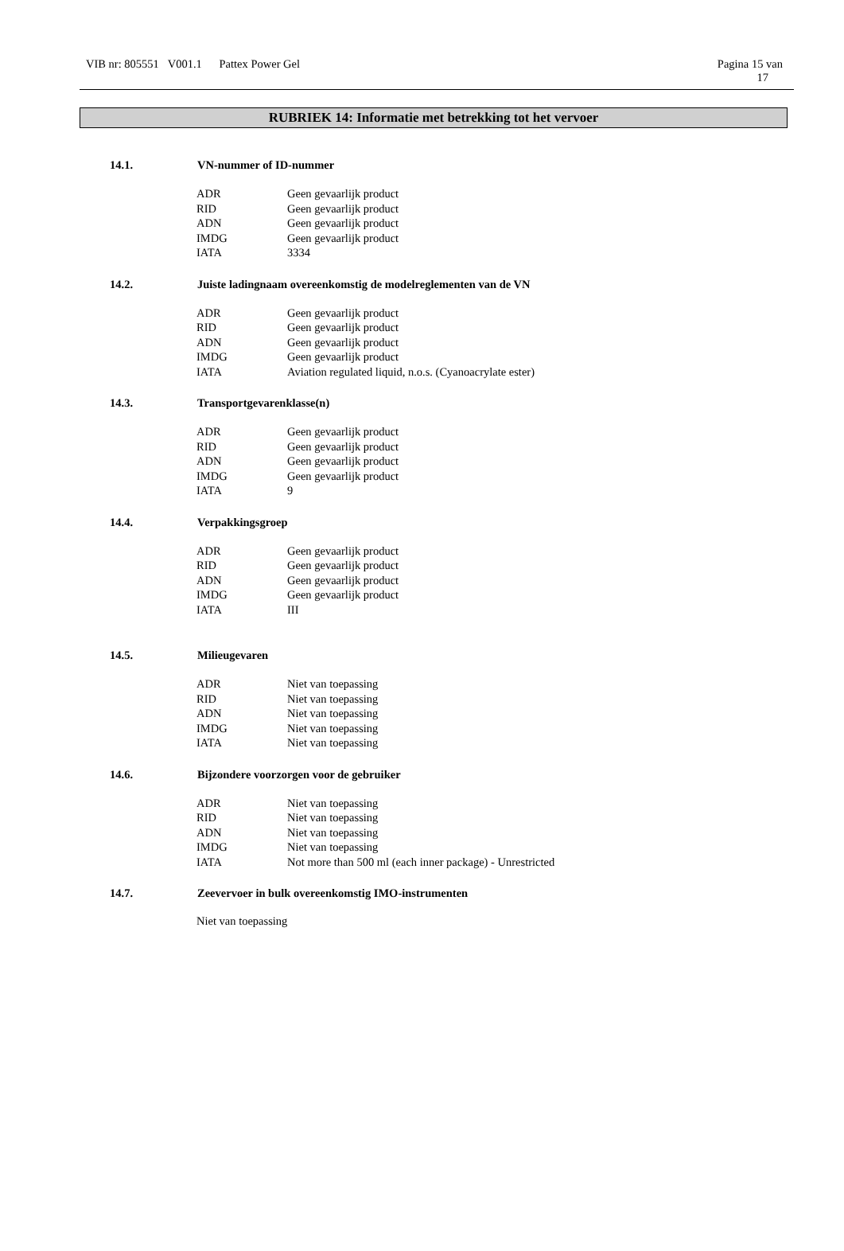VIB nr: 805551 V001.1 Pattex Power Gel Pagina 15 van
17
RUBRIEK 14: Informatie met betrekking tot het vervoer
14.1. VN-nummer of ID-nummer
| ADR | Geen gevaarlijk product |
| RID | Geen gevaarlijk product |
| ADN | Geen gevaarlijk product |
| IMDG | Geen gevaarlijk product |
| IATA | 3334 |
14.2. Juiste ladingnaam overeenkomstig de modelreglementen van de VN
| ADR | Geen gevaarlijk product |
| RID | Geen gevaarlijk product |
| ADN | Geen gevaarlijk product |
| IMDG | Geen gevaarlijk product |
| IATA | Aviation regulated liquid, n.o.s. (Cyanoacrylate ester) |
14.3. Transportgevarenklasse(n)
| ADR | Geen gevaarlijk product |
| RID | Geen gevaarlijk product |
| ADN | Geen gevaarlijk product |
| IMDG | Geen gevaarlijk product |
| IATA | 9 |
14.4. Verpakkingsgroep
| ADR | Geen gevaarlijk product |
| RID | Geen gevaarlijk product |
| ADN | Geen gevaarlijk product |
| IMDG | Geen gevaarlijk product |
| IATA | III |
14.5. Milieugevaren
| ADR | Niet van toepassing |
| RID | Niet van toepassing |
| ADN | Niet van toepassing |
| IMDG | Niet van toepassing |
| IATA | Niet van toepassing |
14.6. Bijzondere voorzorgen voor de gebruiker
| ADR | Niet van toepassing |
| RID | Niet van toepassing |
| ADN | Niet van toepassing |
| IMDG | Niet van toepassing |
| IATA | Not more than 500 ml (each inner package) - Unrestricted |
14.7. Zeevervoer in bulk overeenkomstig IMO-instrumenten
Niet van toepassing